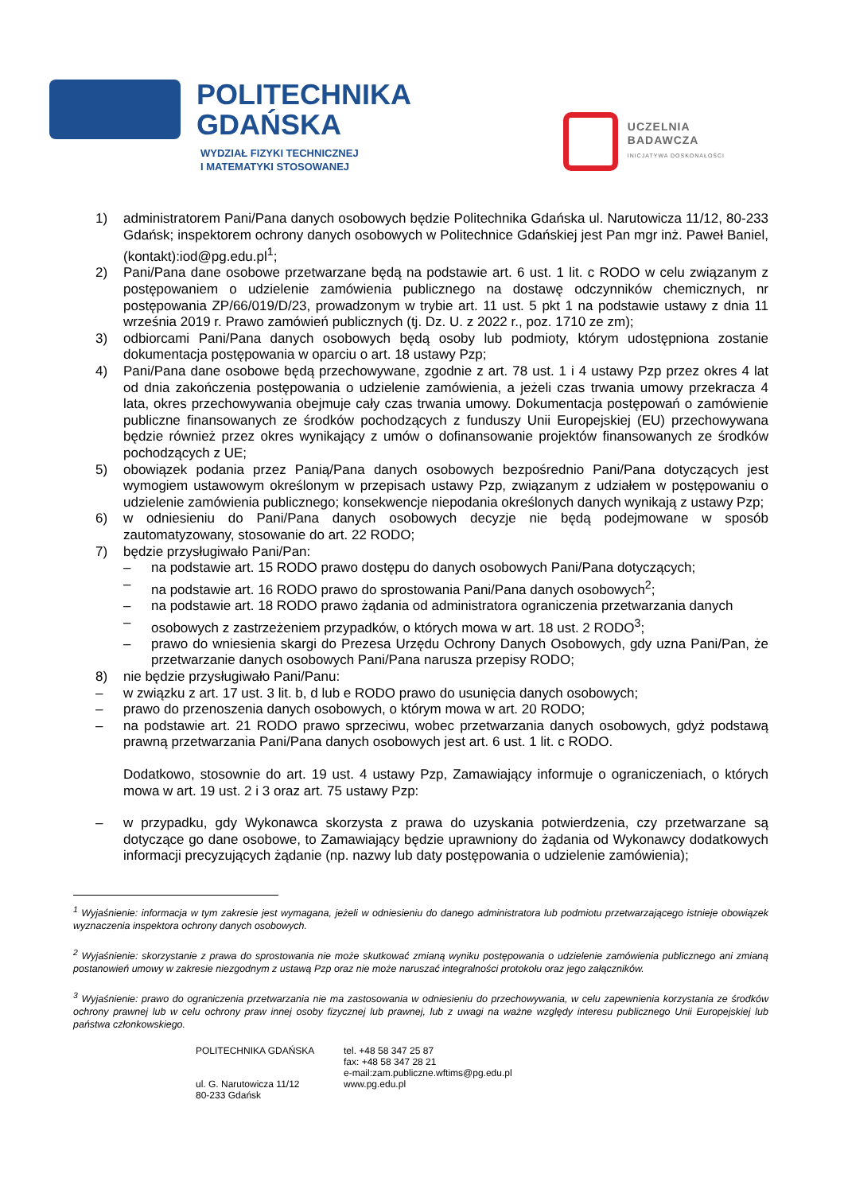POLITECHNIKA
GDAŃSKA
WYDZIAŁ FIZYKI TECHNICZNEJ
I MATEMATYKI STOSOWANEJ
UCZELNIA
BADAWCZA
INICJATYWA DOSKONAŁOŚCI
1) administratorem Pani/Pana danych osobowych będzie Politechnika Gdańska ul. Narutowicza 11/12, 80-233 Gdańsk; inspektorem ochrony danych osobowych w Politechnice Gdańskiej jest Pan mgr inż. Paweł Baniel, (kontakt):iod@pg.edu.pl<sup>1</sup>;
2) Pani/Pana dane osobowe przetwarzane będą na podstawie art. 6 ust. 1 lit. c RODO w celu związanym z postępowaniem o udzielenie zamówienia publicznego na dostawę odczynników chemicznych, nr postępowania ZP/66/019/D/23, prowadzonym w trybie art. 11 ust. 5 pkt 1 na podstawie ustawy z dnia 11 września 2019 r. Prawo zamówień publicznych (tj. Dz. U. z 2022 r., poz. 1710 ze zm);
3) odbiorcami Pani/Pana danych osobowych będą osoby lub podmioty, którym udostępniona zostanie dokumentacja postępowania w oparciu o art. 18 ustawy Pzp;
4) Pani/Pana dane osobowe będą przechowywane, zgodnie z art. 78 ust. 1 i 4 ustawy Pzp przez okres 4 lat od dnia zakończenia postępowania o udzielenie zamówienia, a jeżeli czas trwania umowy przekracza 4 lata, okres przechowywania obejmuje cały czas trwania umowy. Dokumentacja postępowań o zamówienie publiczne finansowanych ze środków pochodzących z funduszy Unii Europejskiej (EU) przechowywana będzie również przez okres wynikający z umów o dofinansowanie projektów finansowanych ze środków pochodzących z UE;
5) obowiązek podania przez Panią/Pana danych osobowych bezpośrednio Pani/Pana dotyczących jest wymogiem ustawowym określonym w przepisach ustawy Pzp, związanym z udziałem w postępowaniu o udzielenie zamówienia publicznego; konsekwencje niepodania określonych danych wynikają z ustawy Pzp;
6) w odniesieniu do Pani/Pana danych osobowych decyzje nie będą podejmowane w sposób zautomatyzowany, stosowanie do art. 22 RODO;
7) będzie przysługiwało Pani/Pan:
– na podstawie art. 15 RODO prawo dostępu do danych osobowych Pani/Pana dotyczących;
– na podstawie art. 16 RODO prawo do sprostowania Pani/Pana danych osobowych<sup>2</sup>;
– na podstawie art. 18 RODO prawo żądania od administratora ograniczenia przetwarzania danych
– osobowych z zastrzeżeniem przypadków, o których mowa w art. 18 ust. 2 RODO<sup>3</sup>;
– prawo do wniesienia skargi do Prezesa Urzędu Ochrony Danych Osobowych, gdy uzna Pani/Pan, że przetwarzanie danych osobowych Pani/Pana narusza przepisy RODO;
8) nie będzie przysługiwało Pani/Panu:
– w związku z art. 17 ust. 3 lit. b, d lub e RODO prawo do usunięcia danych osobowych;
– prawo do przenoszenia danych osobowych, o którym mowa w art. 20 RODO;
– na podstawie art. 21 RODO prawo sprzeciwu, wobec przetwarzania danych osobowych, gdyż podstawą prawną przetwarzania Pani/Pana danych osobowych jest art. 6 ust. 1 lit. c RODO.
Dodatkowo, stosownie do art. 19 ust. 4 ustawy Pzp, Zamawiający informuje o ograniczeniach, o których mowa w art. 19 ust. 2 i 3 oraz art. 75 ustawy Pzp:
– w przypadku, gdy Wykonawca skorzysta z prawa do uzyskania potwierdzenia, czy przetwarzane są dotyczące go dane osobowe, to Zamawiający będzie uprawniony do żądania od Wykonawcy dodatkowych informacji precyzujących żądanie (np. nazwy lub daty postępowania o udzielenie zamówienia);
<sup>1</sup> Wyjaśnienie: informacja w tym zakresie jest wymagana, jeżeli w odniesieniu do danego administratora lub podmiotu przetwarzającego istnieje obowiązek wyznaczenia inspektora ochrony danych osobowych.
<sup>2</sup> Wyjaśnienie: skorzystanie z prawa do sprostowania nie może skutkować zmianą wyniku postępowania o udzielenie zamówienia publicznego ani zmianą postanowień umowy w zakresie niezgodnym z ustawą Pzp oraz nie może naruszać integralności protokołu oraz jego załączników.
<sup>3</sup> Wyjaśnienie: prawo do ograniczenia przetwarzania nie ma zastosowania w odniesieniu do przechowywania, w celu zapewnienia korzystania ze środków ochrony prawnej lub w celu ochrony praw innej osoby fizycznej lub prawnej, lub z uwagi na ważne względy interesu publicznego Unii Europejskiej lub państwa członkowskiego.
POLITECHNIKA GDAŃSKA
ul. G. Narutowicza 11/12
80-233 Gdańsk
tel. +48 58 347 25 87
fax: +48 58 347 28 21
e-mail:zam.publiczne.wftims@pg.edu.pl
www.pg.edu.pl